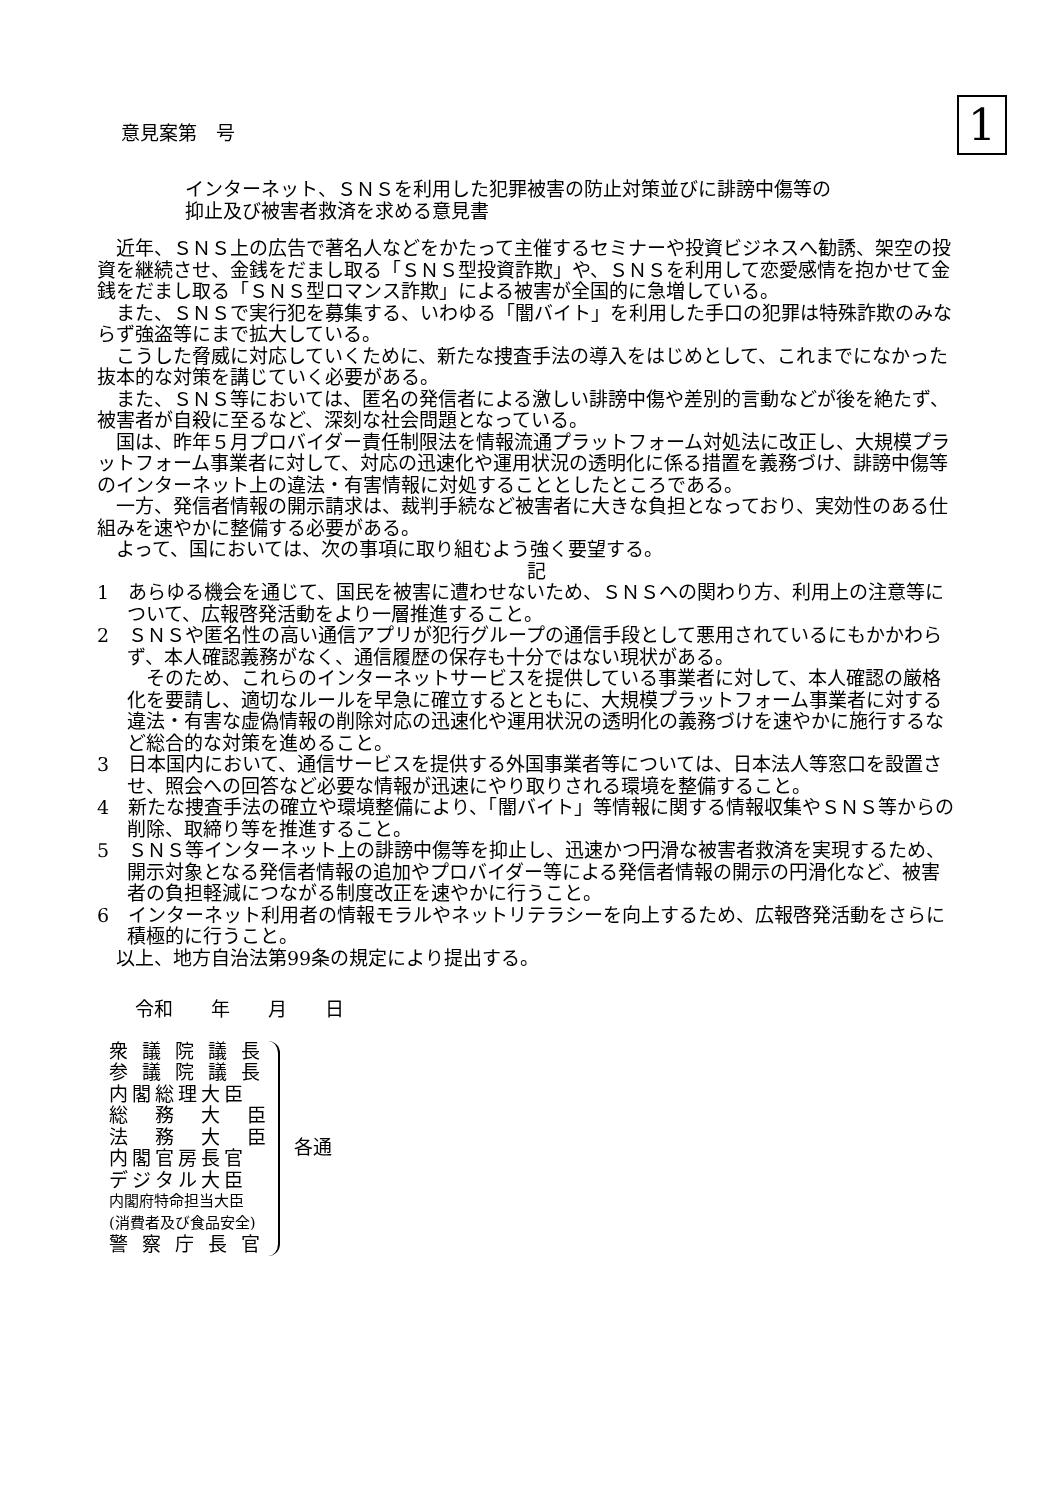意見案第　号
1
インターネット、ＳＮＳを利用した犯罪被害の防止対策並びに誹謗中傷等の
抑止及び被害者救済を求める意見書
近年、ＳＮＳ上の広告で著名人などをかたって主催するセミナーや投資ビジネスへ勧誘、架空の投資を継続させ、金銭をだまし取る「ＳＮＳ型投資詐欺」や、ＳＮＳを利用して恋愛感情を抱かせて金銭をだまし取る「ＳＮＳ型ロマンス詐欺」による被害が全国的に急増している。
また、ＳＮＳで実行犯を募集する、いわゆる「闇バイト」を利用した手口の犯罪は特殊詐欺のみならず強盗等にまで拡大している。
こうした脅威に対応していくために、新たな捜査手法の導入をはじめとして、これまでになかった抜本的な対策を講じていく必要がある。
また、ＳＮＳ等においては、匿名の発信者による激しい誹謗中傷や差別的言動などが後を絶たず、被害者が自殺に至るなど、深刻な社会問題となっている。
国は、昨年５月プロバイダー責任制限法を情報流通プラットフォーム対処法に改正し、大規模プラットフォーム事業者に対して、対応の迅速化や運用状況の透明化に係る措置を義務づけ、誹謗中傷等のインターネット上の違法・有害情報に対処することとしたところである。
一方、発信者情報の開示請求は、裁判手続など被害者に大きな負担となっており、実効性のある仕組みを速やかに整備する必要がある。
よって、国においては、次の事項に取り組むよう強く要望する。
記
1　あらゆる機会を通じて、国民を被害に遭わせないため、ＳＮＳへの関わり方、利用上の注意等について、広報啓発活動をより一層推進すること。
2　ＳＮＳや匿名性の高い通信アプリが犯行グループの通信手段として悪用されているにもかかわらず、本人確認義務がなく、通信履歴の保存も十分ではない現状がある。
そのため、これらのインターネットサービスを提供している事業者に対して、本人確認の厳格化を要請し、適切なルールを早急に確立するとともに、大規模プラットフォーム事業者に対する違法・有害な虚偽情報の削除対応の迅速化や運用状況の透明化の義務づけを速やかに施行するなど総合的な対策を進めること。
3　日本国内において、通信サービスを提供する外国事業者等については、日本法人等窓口を設置させ、照会への回答など必要な情報が迅速にやり取りされる環境を整備すること。
4　新たな捜査手法の確立や環境整備により、「闇バイト」等情報に関する情報収集やＳＮＳ等からの削除、取締り等を推進すること。
5　ＳＮＳ等インターネット上の誹謗中傷等を抑止し、迅速かつ円滑な被害者救済を実現するため、開示対象となる発信者情報の追加やプロバイダー等による発信者情報の開示の円滑化など、被害者の負担軽減につながる制度改正を速やかに行うこと。
6　インターネット利用者の情報モラルやネットリテラシーを向上するため、広報啓発活動をさらに積極的に行うこと。
以上、地方自治法第99条の規定により提出する。
令和　　年　　月　　日
衆 議 院 議 長
参 議 院 議 長
内閣総理大臣
総　務　大　臣
法　務　大　臣
内閣官房長官
デジタル大臣
内閣府特命担当大臣
(消費者及び食品安全)
警 察 庁 長 官
各通